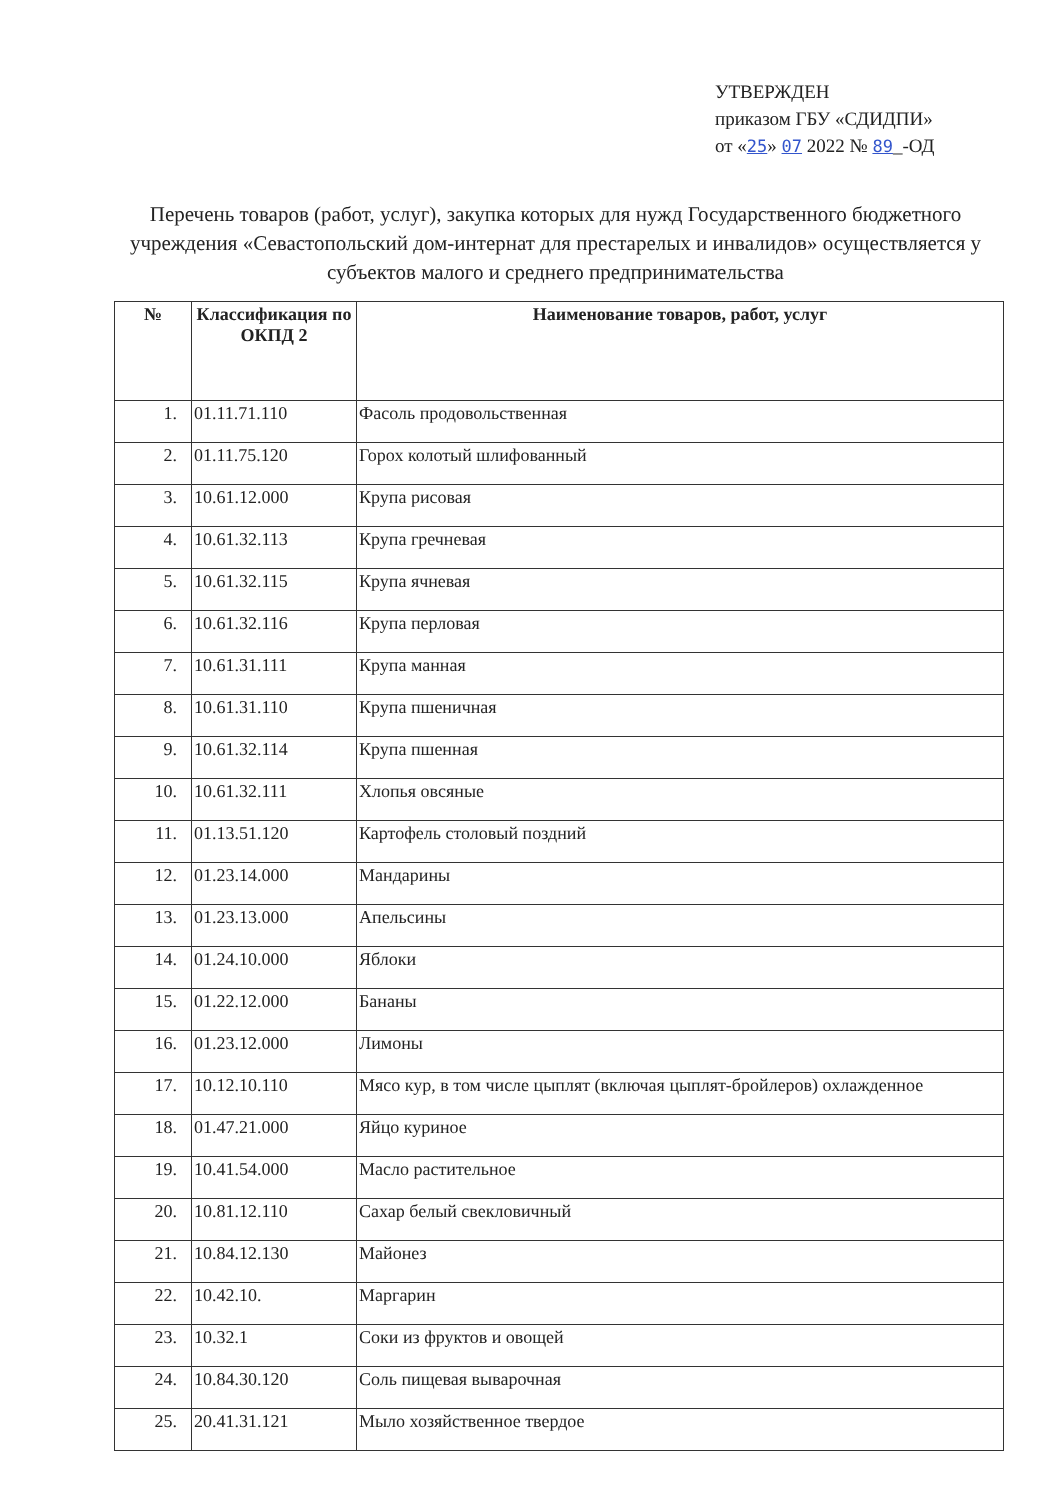УТВЕРЖДЕН
приказом ГБУ «СДИДПИ»
от «25» 07 2022 № 89_-ОД
Перечень товаров (работ, услуг), закупка которых для нужд Государственного бюджетного учреждения «Севастопольский дом-интернат для престарелых и инвалидов» осуществляется у субъектов малого и среднего предпринимательства
| № | Классификация по ОКПД 2 | Наименование товаров, работ, услуг |
| --- | --- | --- |
| 1. | 01.11.71.110 | Фасоль продовольственная |
| 2. | 01.11.75.120 | Горох колотый шлифованный |
| 3. | 10.61.12.000 | Крупа рисовая |
| 4. | 10.61.32.113 | Крупа гречневая |
| 5. | 10.61.32.115 | Крупа ячневая |
| 6. | 10.61.32.116 | Крупа перловая |
| 7. | 10.61.31.111 | Крупа манная |
| 8. | 10.61.31.110 | Крупа пшеничная |
| 9. | 10.61.32.114 | Крупа пшенная |
| 10. | 10.61.32.111 | Хлопья овсяные |
| 11. | 01.13.51.120 | Картофель столовый поздний |
| 12. | 01.23.14.000 | Мандарины |
| 13. | 01.23.13.000 | Апельсины |
| 14. | 01.24.10.000 | Яблоки |
| 15. | 01.22.12.000 | Бананы |
| 16. | 01.23.12.000 | Лимоны |
| 17. | 10.12.10.110 | Мясо кур, в том числе цыплят (включая цыплят-бройлеров) охлажденное |
| 18. | 01.47.21.000 | Яйцо куриное |
| 19. | 10.41.54.000 | Масло растительное |
| 20. | 10.81.12.110 | Сахар белый свекловичный |
| 21. | 10.84.12.130 | Майонез |
| 22. | 10.42.10. | Маргарин |
| 23. | 10.32.1 | Соки из фруктов и овощей |
| 24. | 10.84.30.120 | Соль пищевая выварочная |
| 25. | 20.41.31.121 | Мыло хозяйственное твердое |